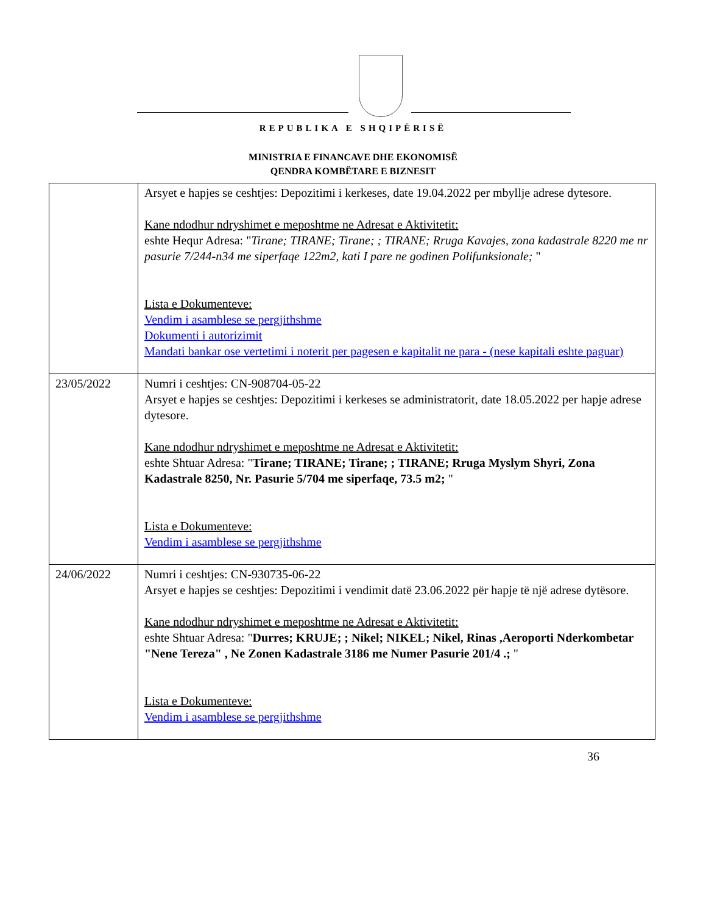REPUBLIKA E SHQIPËRISË
MINISTRIA E FINANCAVE DHE EKONOMISË
QENDRA KOMBËTARE E BIZNESIT
| | Arsyet e hapjes se ceshtjes: Depozitimi i kerkeses, date 19.04.2022 per mbyllje adrese dytesore. Kane ndodhur ndryshimet e meposhtme ne Adresat e Aktivitetit: eshte Hequr Adresa: " Tirane; TIRANE; Tirane; ; TIRANE; Rruga Kavajes, zona kadastrale 8220 me nr pasurie 7/244-n34 me siperfaqe 122m2, kati I pare ne godinen Polifunksionale; " Lista e Dokumenteve: Vendim i asamblese se pergjithshme Dokumenti i autorizimit Mandati bankar ose vertetimi i noterit per pagesen e kapitalit ne para - (nese kapitali eshte paguar) |
| 23/05/2022 | Numri i ceshtjes: CN-908704-05-22 Arsyet e hapjes se ceshtjes: Depozitimi i kerkeses se administratorit, date 18.05.2022 per hapje adrese dytesore. Kane ndodhur ndryshimet e meposhtme ne Adresat e Aktivitetit: eshte Shtuar Adresa: " Tirane; TIRANE; Tirane; ; TIRANE; Rruga Myslym Shyri, Zona Kadastrale 8250, Nr. Pasurie 5/704 me siperfaqe, 73.5 m2; " Lista e Dokumenteve: Vendim i asamblese se pergjithshme |
| 24/06/2022 | Numri i ceshtjes: CN-930735-06-22 Arsyet e hapjes se ceshtjes: Depozitimi i vendimit datë 23.06.2022 për hapje të një adrese dytësore. Kane ndodhur ndryshimet e meposhtme ne Adresat e Aktivitetit: eshte Shtuar Adresa: " Durres; KRUJE; ; Nikel; NIKEL; Nikel, Rinas ,Aeroporti Nderkombetar "Nene Tereza" , Ne Zonen Kadastrale 3186 me Numer Pasurie 201/4 .; " Lista e Dokumenteve: Vendim i asamblese se pergjithshme |
36